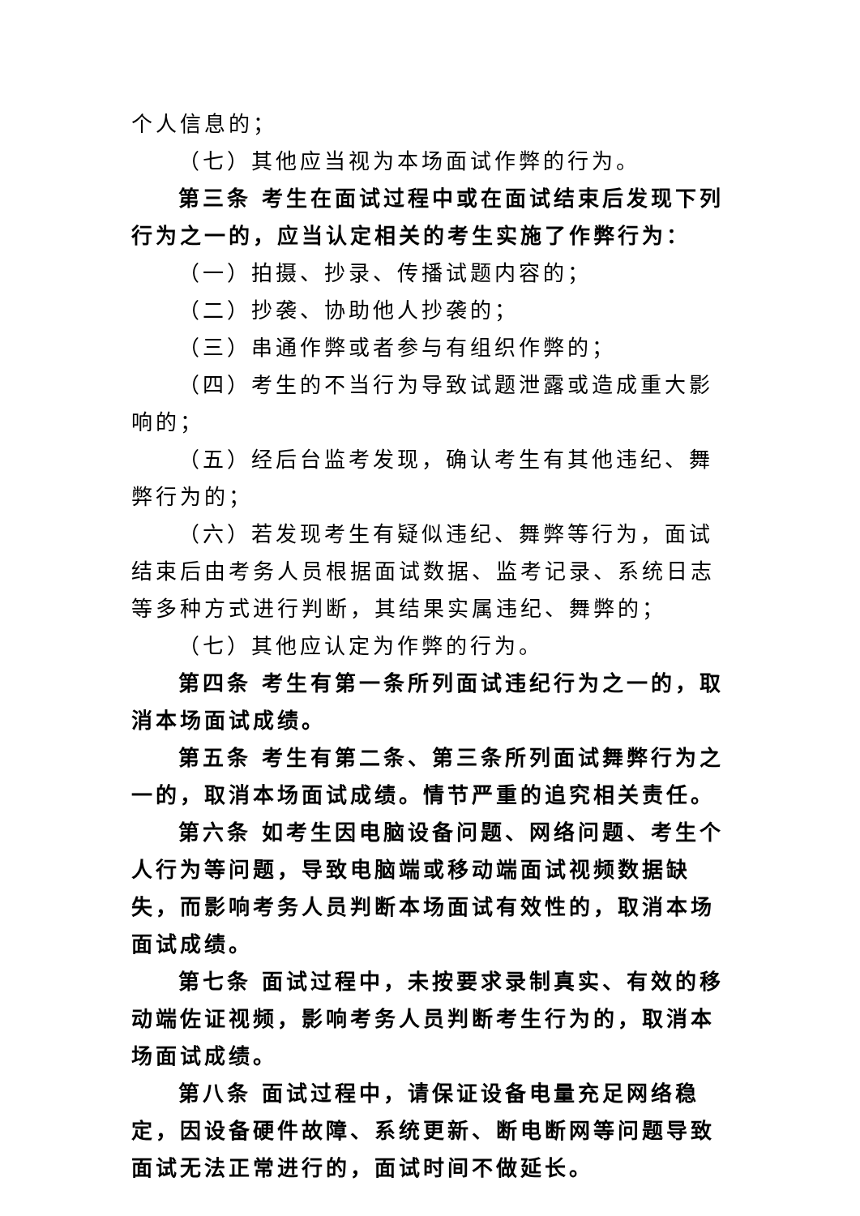个人信息的；
（七）其他应当视为本场面试作弊的行为。
第三条 考生在面试过程中或在面试结束后发现下列行为之一的，应当认定相关的考生实施了作弊行为：
（一）拍摄、抄录、传播试题内容的；
（二）抄袭、协助他人抄袭的；
（三）串通作弊或者参与有组织作弊的；
（四）考生的不当行为导致试题泄露或造成重大影响的；
（五）经后台监考发现，确认考生有其他违纪、舞弊行为的；
（六）若发现考生有疑似违纪、舞弊等行为，面试结束后由考务人员根据面试数据、监考记录、系统日志等多种方式进行判断，其结果实属违纪、舞弊的；
（七）其他应认定为作弊的行为。
第四条 考生有第一条所列面试违纪行为之一的，取消本场面试成绩。
第五条 考生有第二条、第三条所列面试舞弊行为之一的，取消本场面试成绩。情节严重的追究相关责任。
第六条 如考生因电脑设备问题、网络问题、考生个人行为等问题，导致电脑端或移动端面试视频数据缺失，而影响考务人员判断本场面试有效性的，取消本场面试成绩。
第七条 面试过程中，未按要求录制真实、有效的移动端佐证视频，影响考务人员判断考生行为的，取消本场面试成绩。
第八条 面试过程中，请保证设备电量充足网络稳定，因设备硬件故障、系统更新、断电断网等问题导致面试无法正常进行的，面试时间不做延长。